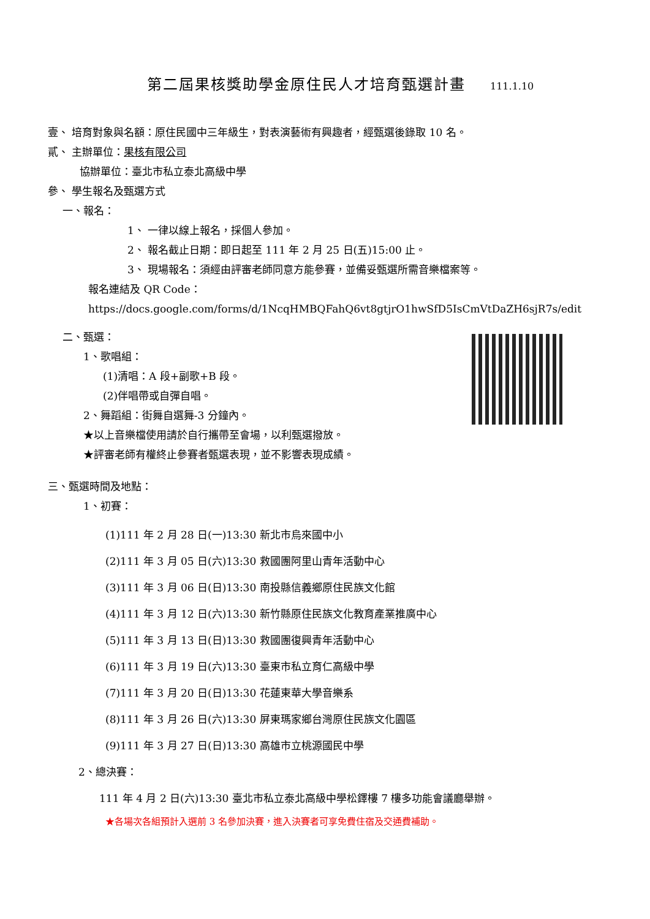第二屆果核獎助學金原住民人才培育甄選計畫 111.1.10
壹、 培育對象與名額：原住民國中三年級生，對表演藝術有興趣者，經甄選後錄取 10 名。
貳、 主辦單位：果核有限公司
協辦單位：臺北市私立泰北高級中學
參、 學生報名及甄選方式
一、報名：
1、 一律以線上報名，採個人參加。
2、 報名截止日期：即日起至 111 年 2 月 25 日(五)15:00 止。
3、 現場報名：須經由評審老師同意方能參賽，並備妥甄選所需音樂檔案等。
報名連結及 QR Code：
https://docs.google.com/forms/d/1NcqHMBQFahQ6vt8gtjrO1hwSfD5IsCmVtDaZH6sjR7s/edit
二、甄選：
1、歌唱組：
(1)清唱：A 段+副歌+B 段。
(2)伴唱帶或自彈自唱。
2、舞蹈組：街舞自選舞-3 分鐘內。
★以上音樂檔使用請於自行攜帶至會場，以利甄選撥放。
★評審老師有權終止參賽者甄選表現，並不影響表現成績。
三、甄選時間及地點：
1、初賽：
(1)111 年 2 月 28 日(一)13:30 新北市烏來國中小
(2)111 年 3 月 05 日(六)13:30 救國團阿里山青年活動中心
(3)111 年 3 月 06 日(日)13:30 南投縣信義鄉原住民族文化館
(4)111 年 3 月 12 日(六)13:30 新竹縣原住民族文化教育產業推廣中心
(5)111 年 3 月 13 日(日)13:30 救國團復興青年活動中心
(6)111 年 3 月 19 日(六)13:30 臺東市私立育仁高級中學
(7)111 年 3 月 20 日(日)13:30 花蓮東華大學音樂系
(8)111 年 3 月 26 日(六)13:30 屏東瑪家鄉台灣原住民族文化園區
(9)111 年 3 月 27 日(日)13:30 高雄市立桃源國民中學
2、總決賽：
111 年 4 月 2 日(六)13:30 臺北市私立泰北高級中學松鐸樓 7 樓多功能會議廳舉辦。
★各場次各組預計入選前 3 名參加決賽，進入決賽者可享免費住宿及交通費補助。